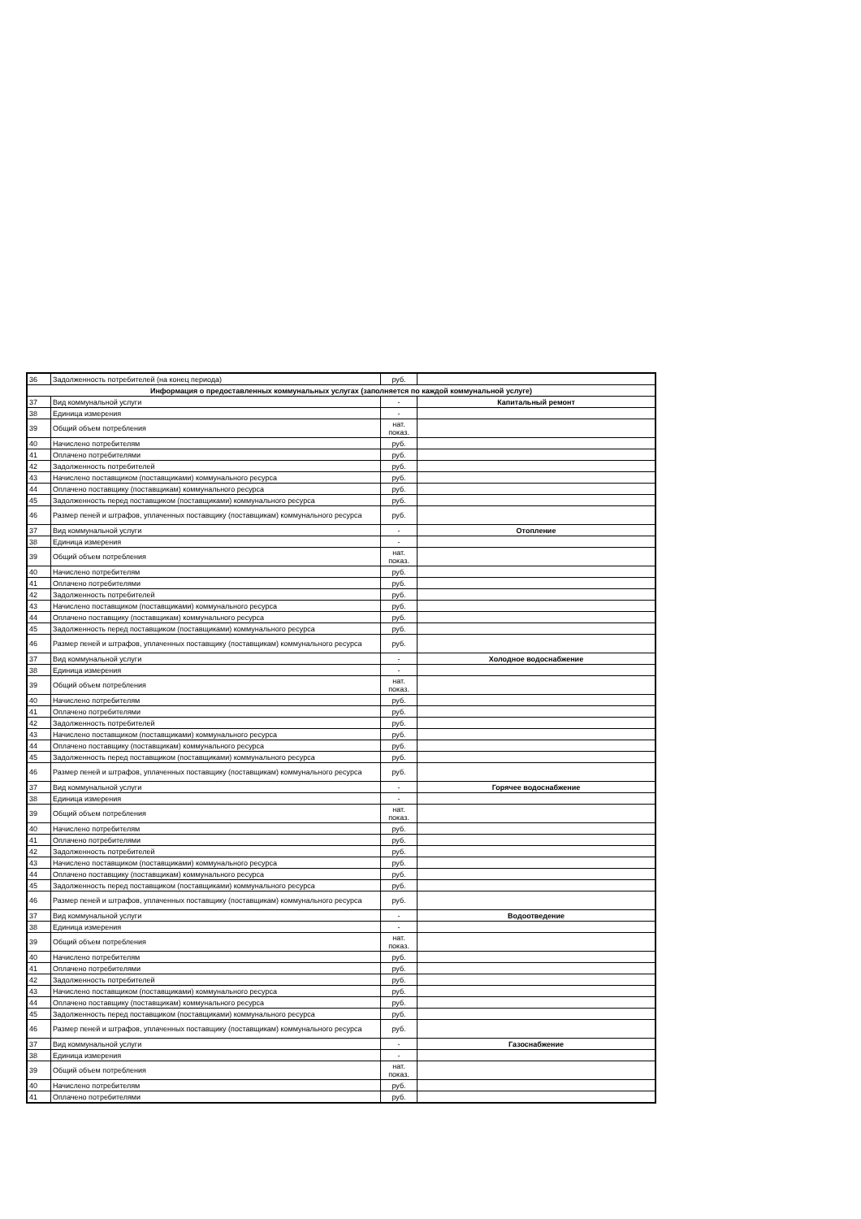| 36 | Задолженность потребителей (на конец периода) | руб. | |
| Информация о предоставленных коммунальных услугах (заполняется по каждой коммунальной услуге) | | | |
| 37 | Вид коммунальной услуги | - | Капитальный ремонт |
| 38 | Единица измерения | - | |
| 39 | Общий объем потребления | нат. показ. | |
| 40 | Начислено потребителям | руб. | |
| 41 | Оплачено потребителями | руб. | |
| 42 | Задолженность потребителей | руб. | |
| 43 | Начислено поставщиком (поставщиками) коммунального ресурса | руб. | |
| 44 | Оплачено поставщику (поставщикам) коммунального ресурса | руб. | |
| 45 | Задолженность перед поставщиком (поставщиками) коммунального ресурса | руб. | |
| 46 | Размер пеней и штрафов, уплаченных поставщику (поставщикам) коммунального ресурса | руб. | |
| 37 | Вид коммунальной услуги | - | Отопление |
| 38 | Единица измерения | - | |
| 39 | Общий объем потребления | нат. показ. | |
| 40 | Начислено потребителям | руб. | |
| 41 | Оплачено потребителями | руб. | |
| 42 | Задолженность потребителей | руб. | |
| 43 | Начислено поставщиком (поставщиками) коммунального ресурса | руб. | |
| 44 | Оплачено поставщику (поставщикам) коммунального ресурса | руб. | |
| 45 | Задолженность перед поставщиком (поставщиками) коммунального ресурса | руб. | |
| 46 | Размер пеней и штрафов, уплаченных поставщику (поставщикам) коммунального ресурса | руб. | |
| 37 | Вид коммунальной услуги | - | Холодное водоснабжение |
| 38 | Единица измерения | - | |
| 39 | Общий объем потребления | нат. показ. | |
| 40 | Начислено потребителям | руб. | |
| 41 | Оплачено потребителями | руб. | |
| 42 | Задолженность потребителей | руб. | |
| 43 | Начислено поставщиком (поставщиками) коммунального ресурса | руб. | |
| 44 | Оплачено поставщику (поставщикам) коммунального ресурса | руб. | |
| 45 | Задолженность перед поставщиком (поставщиками) коммунального ресурса | руб. | |
| 46 | Размер пеней и штрафов, уплаченных поставщику (поставщикам) коммунального ресурса | руб. | |
| 37 | Вид коммунальной услуги | - | Горячее водоснабжение |
| 38 | Единица измерения | - | |
| 39 | Общий объем потребления | нат. показ. | |
| 40 | Начислено потребителям | руб. | |
| 41 | Оплачено потребителями | руб. | |
| 42 | Задолженность потребителей | руб. | |
| 43 | Начислено поставщиком (поставщиками) коммунального ресурса | руб. | |
| 44 | Оплачено поставщику (поставщикам) коммунального ресурса | руб. | |
| 45 | Задолженность перед поставщиком (поставщиками) коммунального ресурса | руб. | |
| 46 | Размер пеней и штрафов, уплаченных поставщику (поставщикам) коммунального ресурса | руб. | |
| 37 | Вид коммунальной услуги | - | Водоотведение |
| 38 | Единица измерения | - | |
| 39 | Общий объем потребления | нат. показ. | |
| 40 | Начислено потребителям | руб. | |
| 41 | Оплачено потребителями | руб. | |
| 42 | Задолженность потребителей | руб. | |
| 43 | Начислено поставщиком (поставщиками) коммунального ресурса | руб. | |
| 44 | Оплачено поставщику (поставщикам) коммунального ресурса | руб. | |
| 45 | Задолженность перед поставщиком (поставщиками) коммунального ресурса | руб. | |
| 46 | Размер пеней и штрафов, уплаченных поставщику (поставщикам) коммунального ресурса | руб. | |
| 37 | Вид коммунальной услуги | - | Газоснабжение |
| 38 | Единица измерения | - | |
| 39 | Общий объем потребления | нат. показ. | |
| 40 | Начислено потребителям | руб. | |
| 41 | Оплачено потребителями | руб. | |